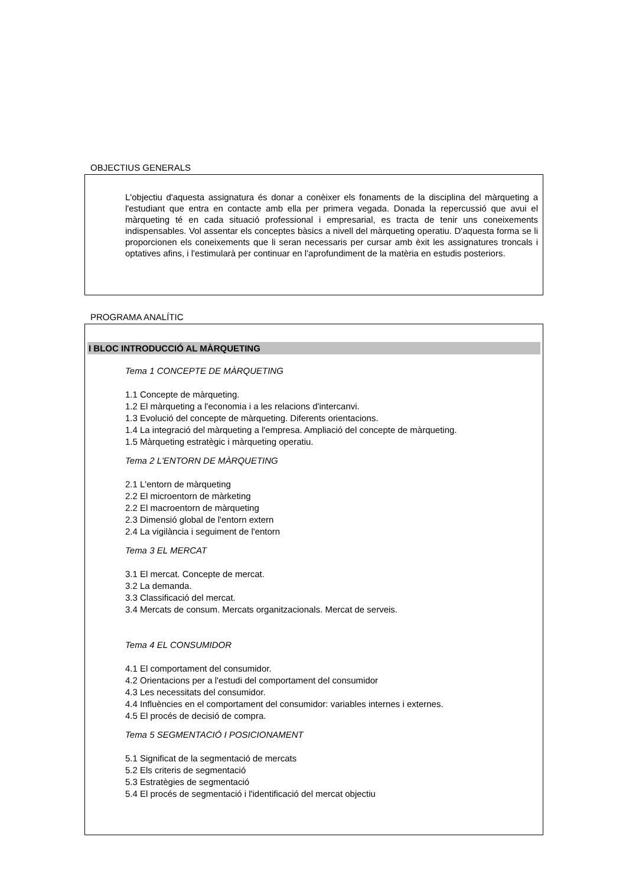OBJECTIUS GENERALS
L'objectiu d'aquesta assignatura és donar a conèixer els fonaments de la disciplina del màrqueting a l'estudiant que entra en contacte amb ella per primera vegada. Donada la repercussió que avui el màrqueting té en cada situació professional i empresarial, es tracta de tenir uns coneixements indispensables. Vol assentar els conceptes bàsics a nivell del màrqueting operatiu. D'aquesta forma se li proporcionen els coneixements que li seran necessaris per cursar amb èxit les assignatures troncals i optatives afins, i l'estimularà per continuar en l'aprofundiment de la matèria en estudis posteriors.
PROGRAMA ANALÍTIC
I BLOC INTRODUCCIÓ AL MÀRQUETING
Tema 1 CONCEPTE DE MÀRQUETING
1.1 Concepte de màrqueting.
1.2 El màrqueting a l'economia i a les relacions d'intercanvi.
1.3 Evolució del concepte de màrqueting. Diferents orientacions.
1.4 La integració del màrqueting a l'empresa. Ampliació del concepte de màrqueting.
1.5 Màrqueting estratègic i màrqueting operatiu.
Tema 2 L'ENTORN DE MÀRQUETING
2.1 L'entorn de màrqueting
2.2 El microentorn de màrketing
2.2 El macroentorn de màrqueting
2.3 Dimensió global de l'entorn extern
2.4 La vigilància i seguiment de l'entorn
Tema 3 EL MERCAT
3.1 El mercat. Concepte de mercat.
3.2 La demanda.
3.3 Classificació del mercat.
3.4 Mercats de consum. Mercats organitzacionals. Mercat de serveis.
Tema 4 EL CONSUMIDOR
4.1 El comportament del consumidor.
4.2 Orientacions per a l'estudi del comportament del consumidor
4.3 Les necessitats del consumidor.
4.4 Influències en el comportament del consumidor: variables internes i externes.
4.5 El procés de decisió de compra.
Tema 5 SEGMENTACIÓ I POSICIONAMENT
5.1 Significat de la segmentació de mercats
5.2 Els criteris de segmentació
5.3 Estratègies de segmentació
5.4 El procés de segmentació i l'identificació del mercat objectiu